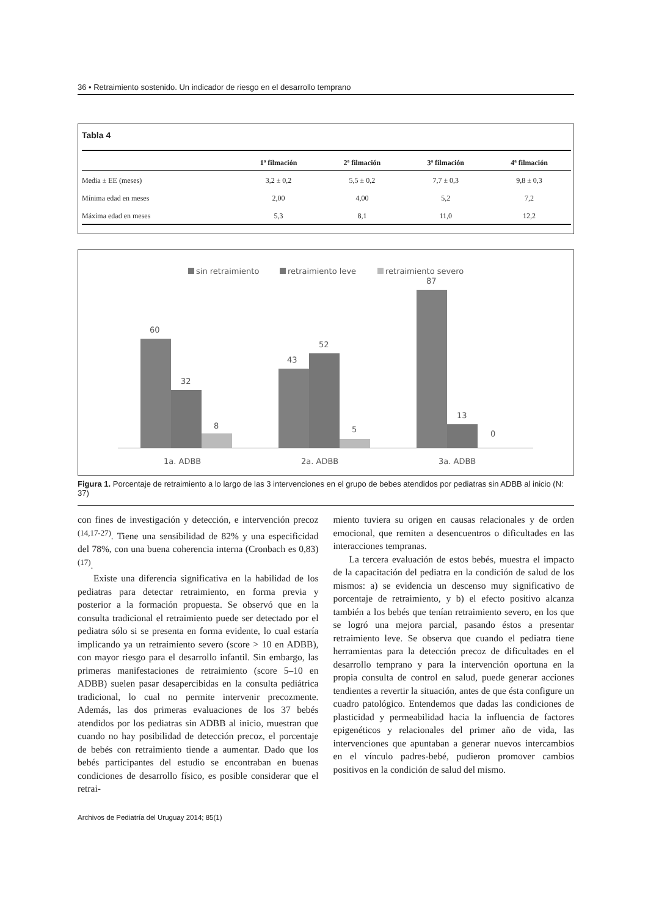36 • Retraimiento sostenido. Un indicador de riesgo en el desarrollo temprano
Tabla 4
| | 1ª filmación | 2ª filmación | 3ª filmación | 4ª filmación |
| --- | --- | --- | --- | --- |
| Media ± EE (meses) | 3,2 ± 0,2 | 5,5 ± 0,2 | 7,7 ± 0,3 | 9,8 ± 0,3 |
| Mínima edad en meses | 2,00 | 4,00 | 5,2 | 7,2 |
| Máxima edad en meses | 5,3 | 8,1 | 11,0 | 12,2 |
sin retraimiento
retraimiento leve
retraimiento severo
60
32
8
43
52
5
87
13
0
1a. ADBB
2a. ADBB
3a. ADBB
Figura 1. Porcentaje de retraimiento a lo largo de las 3 intervenciones en el grupo de bebes atendidos por pediatras sin ADBB al inicio (N: 37)
con fines de investigación y detección, e intervención precoz <sup>(14,17-27)</sup>. Tiene una sensibilidad de 82% y una especificidad del 78%, con una buena coherencia interna (Cronbach es 0,83) <sup>(17)</sup>.
Existe una diferencia significativa en la habilidad de los pediatras para detectar retraimiento, en forma previa y posterior a la formación propuesta. Se observó que en la consulta tradicional el retraimiento puede ser detectado por el pediatra sólo si se presenta en forma evidente, lo cual estaría implicando ya un retraimiento severo (score > 10 en ADBB), con mayor riesgo para el desarrollo infantil. Sin embargo, las primeras manifestaciones de retraimiento (score 5–10 en ADBB) suelen pasar desapercibidas en la consulta pediátrica tradicional, lo cual no permite intervenir precozmente. Además, las dos primeras evaluaciones de los 37 bebés atendidos por los pediatras sin ADBB al inicio, muestran que cuando no hay posibilidad de detección precoz, el porcentaje de bebés con retraimiento tiende a aumentar. Dado que los bebés participantes del estudio se encontraban en buenas condiciones de desarrollo físico, es posible considerar que el retrai-
miento tuviera su origen en causas relacionales y de orden emocional, que remiten a desencuentros o dificultades en las interacciones tempranas.
La tercera evaluación de estos bebés, muestra el impacto de la capacitación del pediatra en la condición de salud de los mismos: a) se evidencia un descenso muy significativo de porcentaje de retraimiento, y b) el efecto positivo alcanza también a los bebés que tenían retraimiento severo, en los que se logró una mejora parcial, pasando éstos a presentar retraimiento leve. Se observa que cuando el pediatra tiene herramientas para la detección precoz de dificultades en el desarrollo temprano y para la intervención oportuna en la propia consulta de control en salud, puede generar acciones tendientes a revertir la situación, antes de que ésta configure un cuadro patológico. Entendemos que dadas las condiciones de plasticidad y permeabilidad hacia la influencia de factores epigenéticos y relacionales del primer año de vida, las intervenciones que apuntaban a generar nuevos intercambios en el vínculo padres-bebé, pudieron promover cambios positivos en la condición de salud del mismo.
Archivos de Pediatría del Uruguay 2014; 85(1)